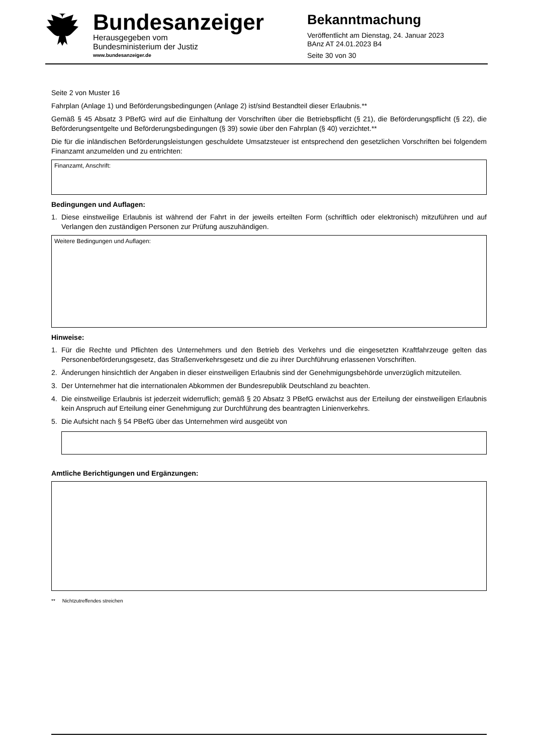Bundesanzeiger
Herausgegeben vom
Bundesministerium der Justiz
www.bundesanzeiger.de
Bekanntmachung
Veröffentlicht am Dienstag, 24. Januar 2023
BAnz AT 24.01.2023 B4
Seite 30 von 30
Seite 2 von Muster 16
Fahrplan (Anlage 1) und Beförderungsbedingungen (Anlage 2) ist/sind Bestandteil dieser Erlaubnis.**
Gemäß § 45 Absatz 3 PBefG wird auf die Einhaltung der Vorschriften über die Betriebspflicht (§ 21), die Beförderungspflicht (§ 22), die Beförderungsentgelte und Beförderungsbedingungen (§ 39) sowie über den Fahrplan (§ 40) verzichtet.**
Die für die inländischen Beförderungsleistungen geschuldete Umsatzsteuer ist entsprechend den gesetzlichen Vorschriften bei folgendem Finanzamt anzumelden und zu entrichten:
Finanzamt, Anschrift:
Bedingungen und Auflagen:
1. Diese einstweilige Erlaubnis ist während der Fahrt in der jeweils erteilten Form (schriftlich oder elektronisch) mitzuführen und auf Verlangen den zuständigen Personen zur Prüfung auszuhändigen.
Weitere Bedingungen und Auflagen:
Hinweise:
1. Für die Rechte und Pflichten des Unternehmers und den Betrieb des Verkehrs und die eingesetzten Kraftfahrzeuge gelten das Personenbeförderungsgesetz, das Straßenverkehrsgesetz und die zu ihrer Durchführung erlassenen Vorschriften.
2. Änderungen hinsichtlich der Angaben in dieser einstweiligen Erlaubnis sind der Genehmigungsbehörde unverzüglich mitzuteilen.
3. Der Unternehmer hat die internationalen Abkommen der Bundesrepublik Deutschland zu beachten.
4. Die einstweilige Erlaubnis ist jederzeit widerruflich; gemäß § 20 Absatz 3 PBefG erwächst aus der Erteilung der einstweiligen Erlaubnis kein Anspruch auf Erteilung einer Genehmigung zur Durchführung des beantragten Linienverkehrs.
5. Die Aufsicht nach § 54 PBefG über das Unternehmen wird ausgeübt von
Amtliche Berichtigungen und Ergänzungen:
** Nichtzutreffendes streichen